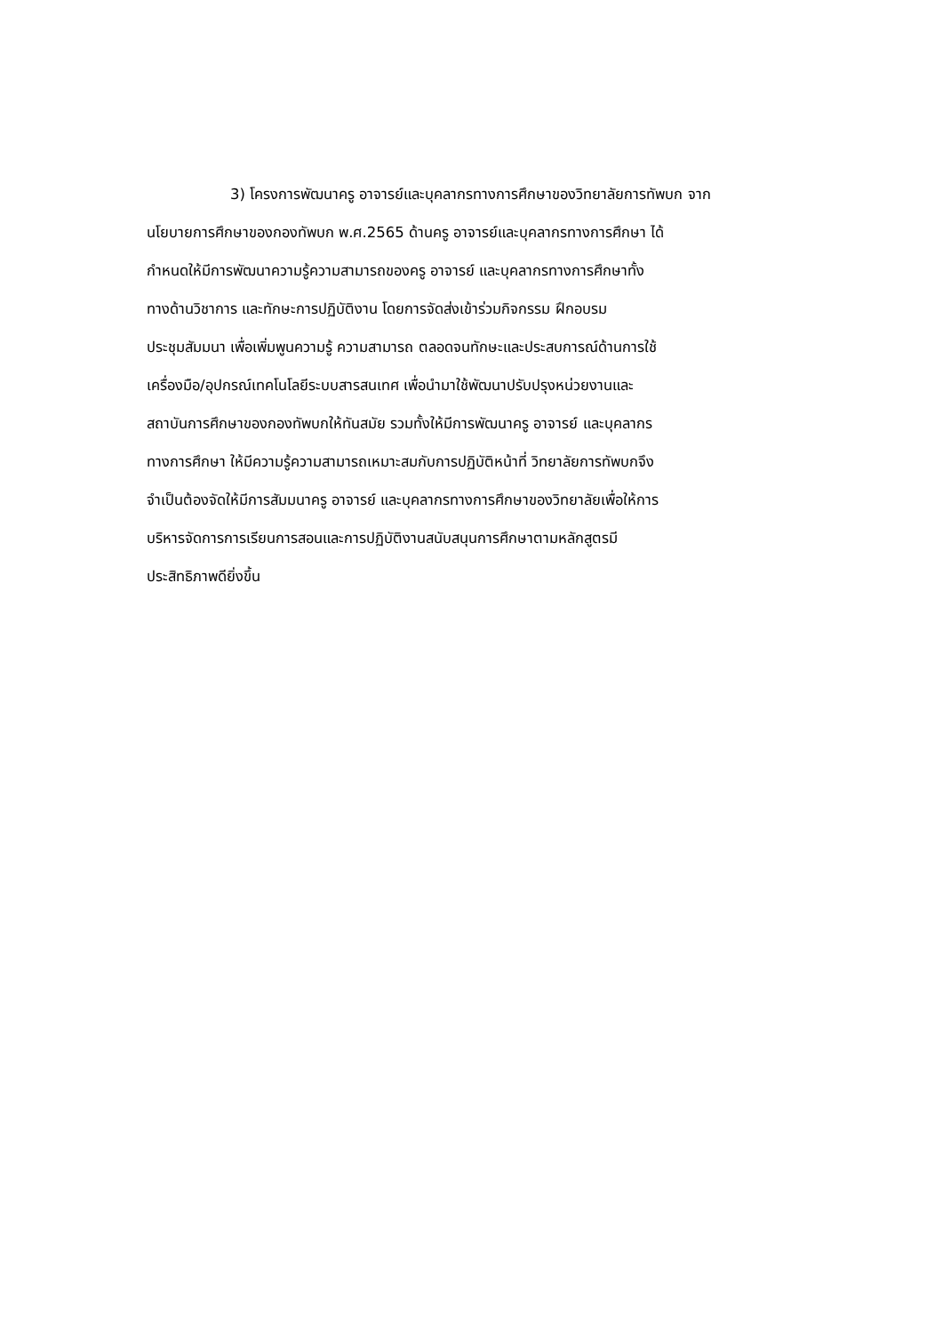3) โครงการพัฒนาครู อาจารย์และบุคลากรทางการศึกษาของวิทยาลัยการทัพบก จาก
นโยบายการศึกษาของกองทัพบก พ.ศ.2565 ด้านครู อาจารย์และบุคลากรทางการศึกษา ได้
กำหนดให้มีการพัฒนาความรู้ความสามารถของครู อาจารย์ และบุคลากรทางการศึกษาทั้ง
ทางด้านวิชาการ และทักษะการปฏิบัติงาน โดยการจัดส่งเข้าร่วมกิจกรรม ฝึกอบรม
ประชุมสัมมนา เพื่อเพิ่มพูนความรู้ ความสามารถ ตลอดจนทักษะและประสบการณ์ด้านการใช้
เครื่องมือ/อุปกรณ์เทคโนโลยีระบบสารสนเทศ เพื่อนำมาใช้พัฒนาปรับปรุงหน่วยงานและ
สถาบันการศึกษาของกองทัพบกให้ทันสมัย รวมทั้งให้มีการพัฒนาครู อาจารย์ และบุคลากร
ทางการศึกษา ให้มีความรู้ความสามารถเหมาะสมกับการปฏิบัติหน้าที่ วิทยาลัยการทัพบกจึง
จำเป็นต้องจัดให้มีการสัมมนาครู อาจารย์ และบุคลากรทางการศึกษาของวิทยาลัยเพื่อให้การ
บริหารจัดการการเรียนการสอนและการปฏิบัติงานสนับสนุนการศึกษาตามหลักสูตรมี
ประสิทธิภาพดียิ่งขึ้น